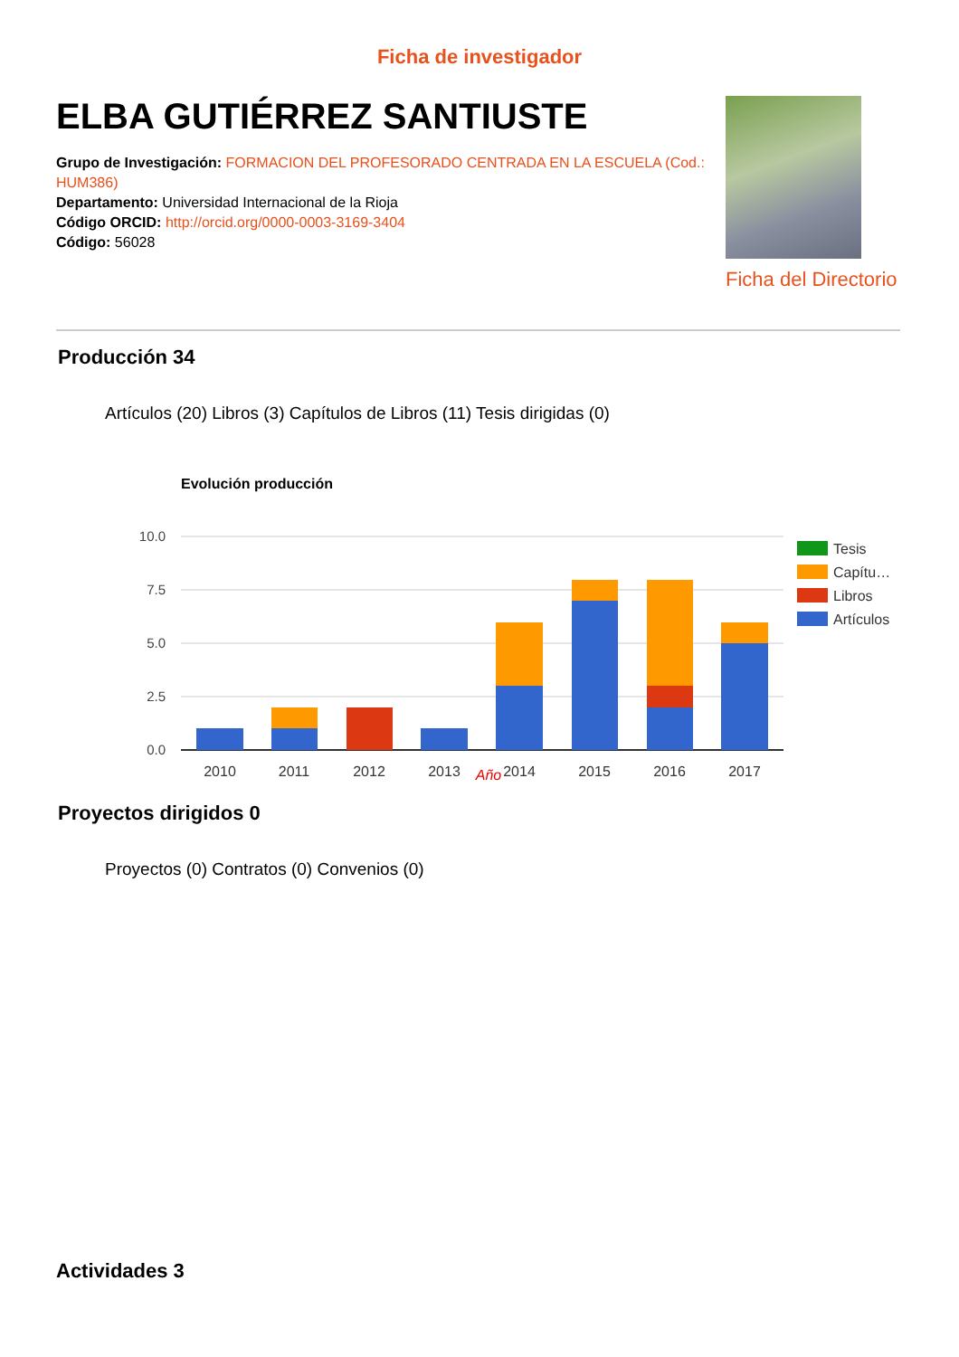Ficha de investigador
ELBA GUTIÉRREZ SANTIUSTE
Grupo de Investigación: FORMACION DEL PROFESORADO CENTRADA EN LA ESCUELA (Cod.: HUM386)
Departamento: Universidad Internacional de la Rioja
Código ORCID: http://orcid.org/0000-0003-3169-3404
Código: 56028
Ficha del Directorio
Producción 34
Artículos (20) Libros (3) Capítulos de Libros (11) Tesis dirigidas (0)
Evolución producción
10.0
7.5
5.0
2.5
0.0
2010
2011
2012
2013
2014
2015
2016
2017
Tesis
Capítu…
Libros
Artículos
Año
Proyectos dirigidos 0
Proyectos (0) Contratos (0) Convenios (0)
Actividades 3